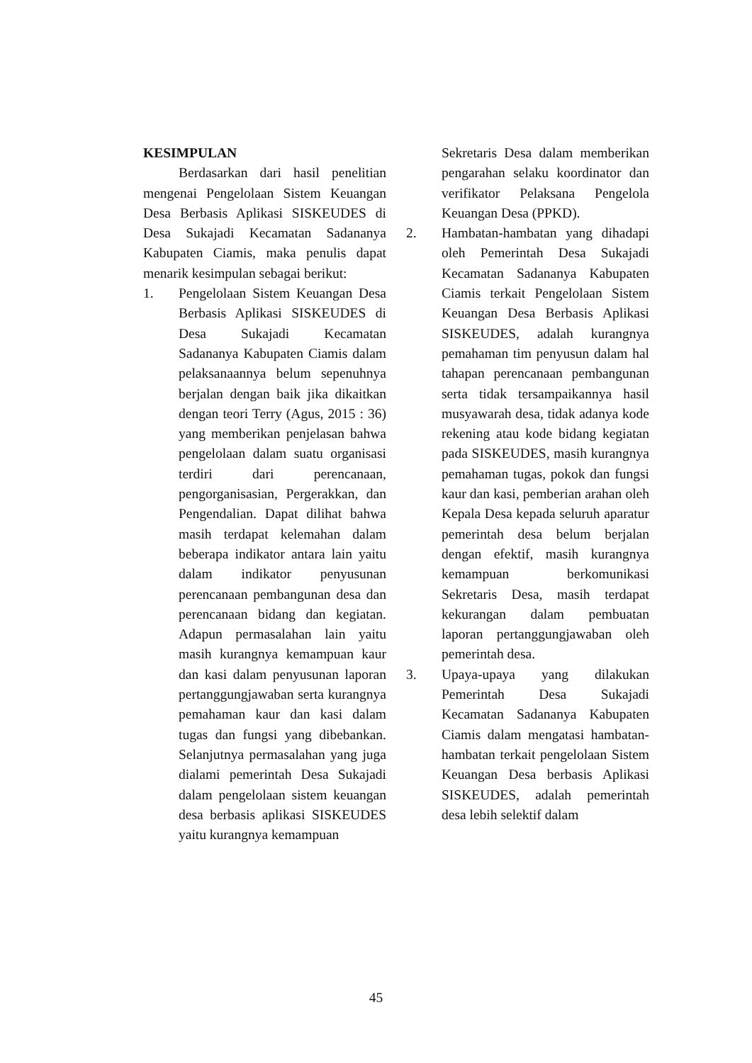KESIMPULAN
Berdasarkan dari hasil penelitian mengenai Pengelolaan Sistem Keuangan Desa Berbasis Aplikasi SISKEUDES di Desa Sukajadi Kecamatan Sadananya Kabupaten Ciamis, maka penulis dapat menarik kesimpulan sebagai berikut:
1. Pengelolaan Sistem Keuangan Desa Berbasis Aplikasi SISKEUDES di Desa Sukajadi Kecamatan Sadananya Kabupaten Ciamis dalam pelaksanaannya belum sepenuhnya berjalan dengan baik jika dikaitkan dengan teori Terry (Agus, 2015 : 36) yang memberikan penjelasan bahwa pengelolaan dalam suatu organisasi terdiri dari perencanaan, pengorganisasian, Pergerakkan, dan Pengendalian. Dapat dilihat bahwa masih terdapat kelemahan dalam beberapa indikator antara lain yaitu dalam indikator penyusunan perencanaan pembangunan desa dan perencanaan bidang dan kegiatan. Adapun permasalahan lain yaitu masih kurangnya kemampuan kaur dan kasi dalam penyusunan laporan pertanggungjawaban serta kurangnya pemahaman kaur dan kasi dalam tugas dan fungsi yang dibebankan. Selanjutnya permasalahan yang juga dialami pemerintah Desa Sukajadi dalam pengelolaan sistem keuangan desa berbasis aplikasi SISKEUDES yaitu kurangnya kemampuan
Sekretaris Desa dalam memberikan pengarahan selaku koordinator dan verifikator Pelaksana Pengelola Keuangan Desa (PPKD).
2. Hambatan-hambatan yang dihadapi oleh Pemerintah Desa Sukajadi Kecamatan Sadananya Kabupaten Ciamis terkait Pengelolaan Sistem Keuangan Desa Berbasis Aplikasi SISKEUDES, adalah kurangnya pemahaman tim penyusun dalam hal tahapan perencanaan pembangunan serta tidak tersampaikannya hasil musyawarah desa, tidak adanya kode rekening atau kode bidang kegiatan pada SISKEUDES, masih kurangnya pemahaman tugas, pokok dan fungsi kaur dan kasi, pemberian arahan oleh Kepala Desa kepada seluruh aparatur pemerintah desa belum berjalan dengan efektif, masih kurangnya kemampuan berkomunikasi Sekretaris Desa, masih terdapat kekurangan dalam pembuatan laporan pertanggungjawaban oleh pemerintah desa.
3. Upaya-upaya yang dilakukan Pemerintah Desa Sukajadi Kecamatan Sadananya Kabupaten Ciamis dalam mengatasi hambatan-hambatan terkait pengelolaan Sistem Keuangan Desa berbasis Aplikasi SISKEUDES, adalah pemerintah desa lebih selektif dalam
45